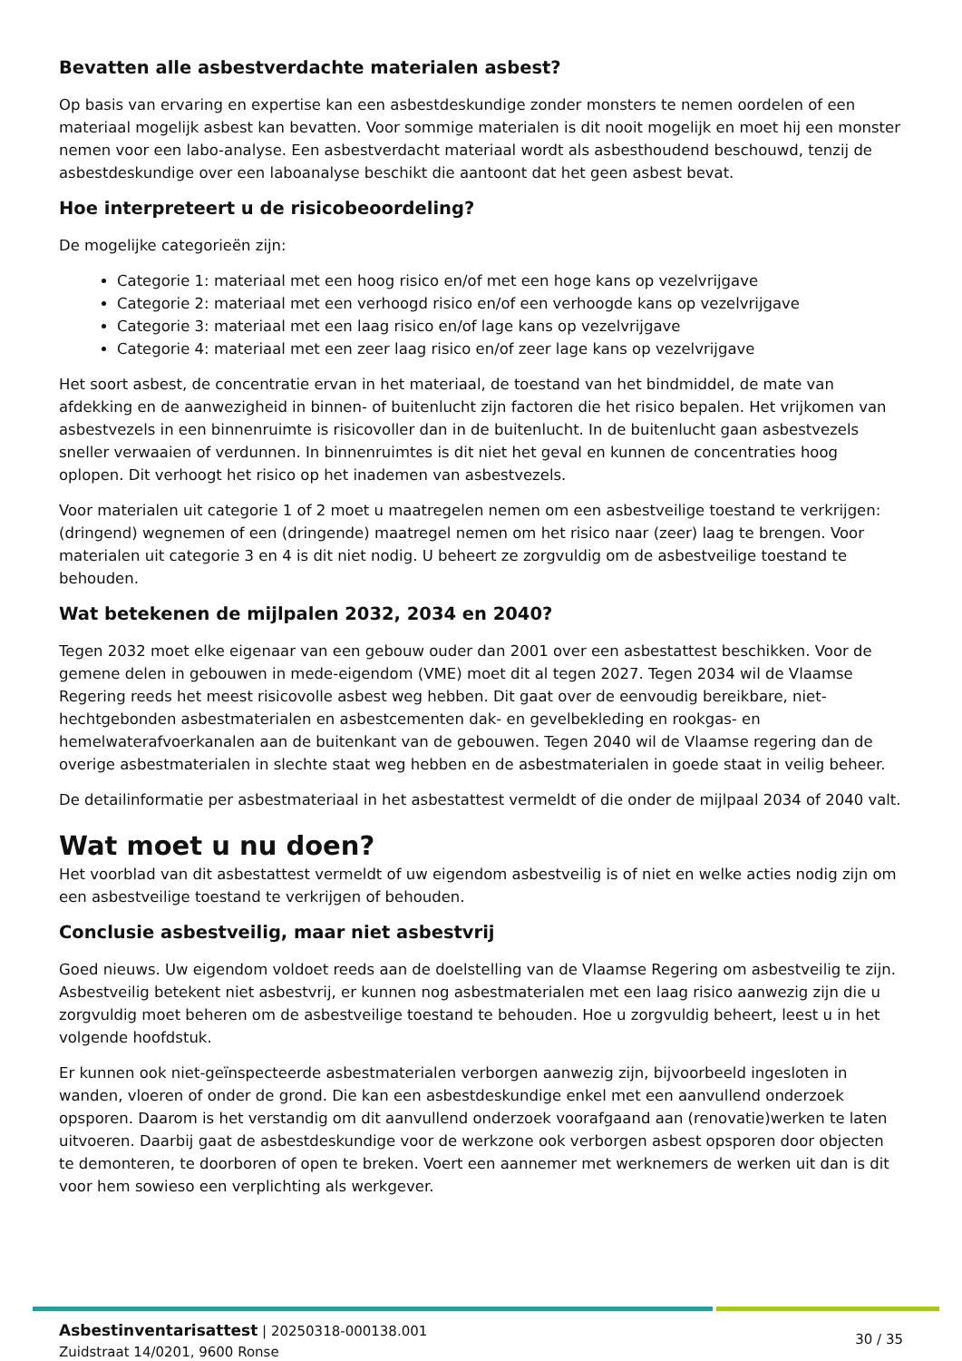Bevatten alle asbestverdachte materialen asbest?
Op basis van ervaring en expertise kan een asbestdeskundige zonder monsters te nemen oordelen of een materiaal mogelijk asbest kan bevatten. Voor sommige materialen is dit nooit mogelijk en moet hij een monster nemen voor een labo-analyse. Een asbestverdacht materiaal wordt als asbesthoudend beschouwd, tenzij de asbestdeskundige over een laboanalyse beschikt die aantoont dat het geen asbest bevat.
Hoe interpreteert u de risicobeoordeling?
De mogelijke categorieën zijn:
Categorie 1: materiaal met een hoog risico en/of met een hoge kans op vezelvrijgave
Categorie 2: materiaal met een verhoogd risico en/of een verhoogde kans op vezelvrijgave
Categorie 3: materiaal met een laag risico en/of lage kans op vezelvrijgave
Categorie 4: materiaal met een zeer laag risico en/of zeer lage kans op vezelvrijgave
Het soort asbest, de concentratie ervan in het materiaal, de toestand van het bindmiddel, de mate van afdekking en de aanwezigheid in binnen- of buitenlucht zijn factoren die het risico bepalen. Het vrijkomen van asbestvezels in een binnenruimte is risicovoller dan in de buitenlucht. In de buitenlucht gaan asbestvezels sneller verwaaien of verdunnen. In binnenruimtes is dit niet het geval en kunnen de concentraties hoog oplopen. Dit verhoogt het risico op het inademen van asbestvezels.
Voor materialen uit categorie 1 of 2 moet u maatregelen nemen om een asbestveilige toestand te verkrijgen: (dringend) wegnemen of een (dringende) maatregel nemen om het risico naar (zeer) laag te brengen. Voor materialen uit categorie 3 en 4 is dit niet nodig. U beheert ze zorgvuldig om de asbestveilige toestand te behouden.
Wat betekenen de mijlpalen 2032, 2034 en 2040?
Tegen 2032 moet elke eigenaar van een gebouw ouder dan 2001 over een asbestattest beschikken. Voor de gemene delen in gebouwen in mede-eigendom (VME) moet dit al tegen 2027. Tegen 2034 wil de Vlaamse Regering reeds het meest risicovolle asbest weg hebben. Dit gaat over de eenvoudig bereikbare, niet-hechtgebonden asbestmaterialen en asbestcementen dak- en gevelbekleding en rookgas- en hemelwaterafvoerkanalen aan de buitenkant van de gebouwen. Tegen 2040 wil de Vlaamse regering dan de overige asbestmaterialen in slechte staat weg hebben en de asbestmaterialen in goede staat in veilig beheer.
De detailinformatie per asbestmateriaal in het asbestattest vermeldt of die onder de mijlpaal 2034 of 2040 valt.
Wat moet u nu doen?
Het voorblad van dit asbestattest vermeldt of uw eigendom asbestveilig is of niet en welke acties nodig zijn om een asbestveilige toestand te verkrijgen of behouden.
Conclusie asbestveilig, maar niet asbestvrij
Goed nieuws. Uw eigendom voldoet reeds aan de doelstelling van de Vlaamse Regering om asbestveilig te zijn. Asbestveilig betekent niet asbestvrij, er kunnen nog asbestmaterialen met een laag risico aanwezig zijn die u zorgvuldig moet beheren om de asbestveilige toestand te behouden. Hoe u zorgvuldig beheert, leest u in het volgende hoofdstuk.
Er kunnen ook niet-geïnspecteerde asbestmaterialen verborgen aanwezig zijn, bijvoorbeeld ingesloten in wanden, vloeren of onder de grond. Die kan een asbestdeskundige enkel met een aanvullend onderzoek opsporen. Daarom is het verstandig om dit aanvullend onderzoek voorafgaand aan (renovatie)werken te laten uitvoeren. Daarbij gaat de asbestdeskundige voor de werkzone ook verborgen asbest opsporen door objecten te demonteren, te doorboren of open te breken. Voert een aannemer met werknemers de werken uit dan is dit voor hem sowieso een verplichting als werkgever.
Asbestinventarisattest | 20250318-000138.001
Zuidstraat 14/0201, 9600 Ronse
30 / 35